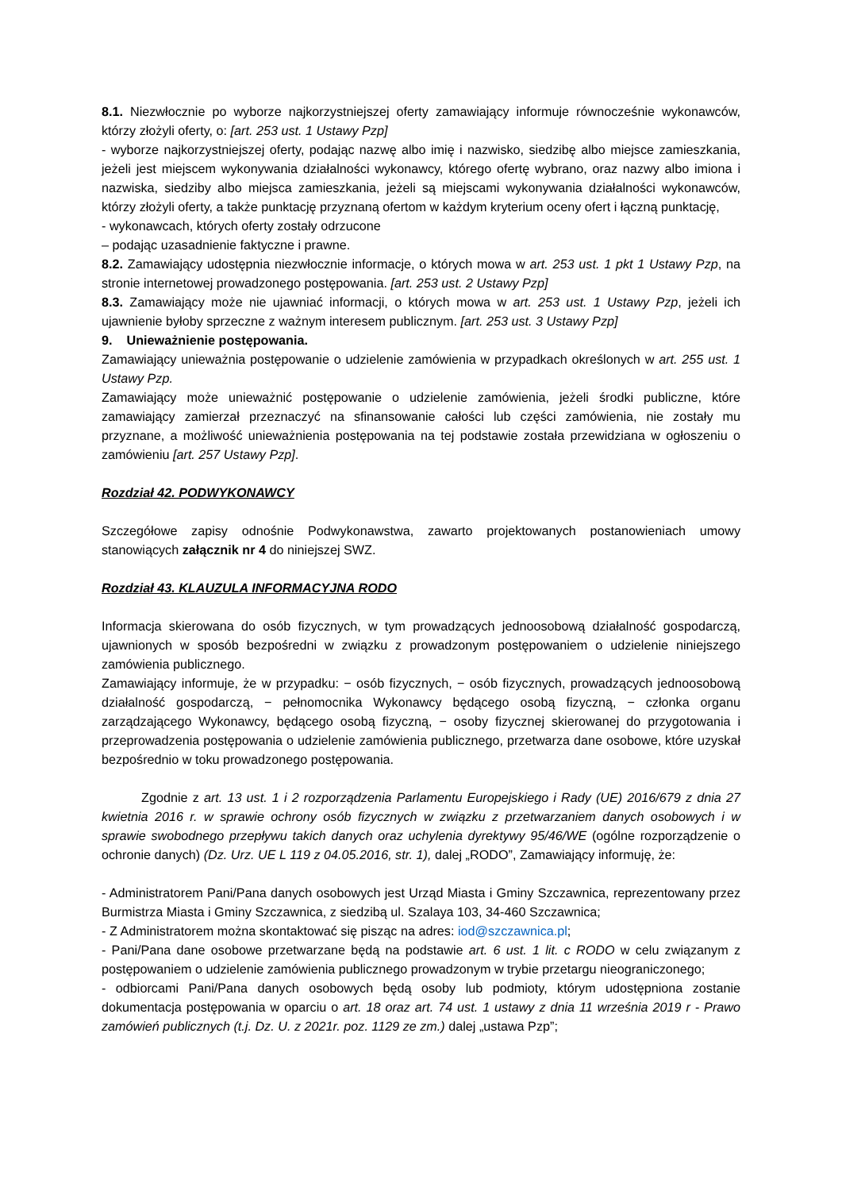8.1. Niezwłocznie po wyborze najkorzystniejszej oferty zamawiający informuje równocześnie wykonawców, którzy złożyli oferty, o: [art. 253 ust. 1 Ustawy Pzp]
- wyborze najkorzystniejszej oferty, podając nazwę albo imię i nazwisko, siedzibę albo miejsce zamieszkania, jeżeli jest miejscem wykonywania działalności wykonawcy, którego ofertę wybrano, oraz nazwy albo imiona i nazwiska, siedziby albo miejsca zamieszkania, jeżeli są miejscami wykonywania działalności wykonawców, którzy złożyli oferty, a także punktację przyznaną ofertom w każdym kryterium oceny ofert i łączną punktację,
- wykonawcach, których oferty zostały odrzucone
– podając uzasadnienie faktyczne i prawne.
8.2. Zamawiający udostępnia niezwłocznie informacje, o których mowa w art. 253 ust. 1 pkt 1 Ustawy Pzp, na stronie internetowej prowadzonego postępowania. [art. 253 ust. 2 Ustawy Pzp]
8.3. Zamawiający może nie ujawniać informacji, o których mowa w art. 253 ust. 1 Ustawy Pzp, jeżeli ich ujawnienie byłoby sprzeczne z ważnym interesem publicznym. [art. 253 ust. 3 Ustawy Pzp]
9. Unieważnienie postępowania.
Zamawiający unieważnia postępowanie o udzielenie zamówienia w przypadkach określonych w art. 255 ust. 1 Ustawy Pzp.
Zamawiający może unieważnić postępowanie o udzielenie zamówienia, jeżeli środki publiczne, które zamawiający zamierzał przeznaczyć na sfinansowanie całości lub części zamówienia, nie zostały mu przyznane, a możliwość unieważnienia postępowania na tej podstawie została przewidziana w ogłoszeniu o zamówieniu [art. 257 Ustawy Pzp].
Rozdział 42. PODWYKONAWCY
Szczegółowe zapisy odnośnie Podwykonawstwa, zawarto projektowanych postanowieniach umowy stanowiących załącznik nr 4 do niniejszej SWZ.
Rozdział 43. KLAUZULA INFORMACYJNA RODO
Informacja skierowana do osób fizycznych, w tym prowadzących jednoosobową działalność gospodarczą, ujawnionych w sposób bezpośredni w związku z prowadzonym postępowaniem o udzielenie niniejszego zamówienia publicznego.
Zamawiający informuje, że w przypadku: − osób fizycznych, − osób fizycznych, prowadzących jednoosobową działalność gospodarczą, − pełnomocnika Wykonawcy będącego osobą fizyczną, − członka organu zarządzającego Wykonawcy, będącego osobą fizyczną, − osoby fizycznej skierowanej do przygotowania i przeprowadzenia postępowania o udzielenie zamówienia publicznego, przetwarza dane osobowe, które uzyskał bezpośrednio w toku prowadzonego postępowania.
Zgodnie z art. 13 ust. 1 i 2 rozporządzenia Parlamentu Europejskiego i Rady (UE) 2016/679 z dnia 27 kwietnia 2016 r. w sprawie ochrony osób fizycznych w związku z przetwarzaniem danych osobowych i w sprawie swobodnego przepływu takich danych oraz uchylenia dyrektywy 95/46/WE (ogólne rozporządzenie o ochronie danych) (Dz. Urz. UE L 119 z 04.05.2016, str. 1), dalej „RODO”, Zamawiający informuję, że:
- Administratorem Pani/Pana danych osobowych jest Urząd Miasta i Gminy Szczawnica, reprezentowany przez Burmistrza Miasta i Gminy Szczawnica, z siedzibą ul. Szalaya 103, 34-460 Szczawnica;
- Z Administratorem można skontaktować się pisząc na adres: iod@szczawnica.pl;
- Pani/Pana dane osobowe przetwarzane będą na podstawie art. 6 ust. 1 lit. c RODO w celu związanym z postępowaniem o udzielenie zamówienia publicznego prowadzonym w trybie przetargu nieograniczonego;
- odbiorcami Pani/Pana danych osobowych będą osoby lub podmioty, którym udostępniona zostanie dokumentacja postępowania w oparciu o art. 18 oraz art. 74 ust. 1 ustawy z dnia 11 września 2019 r - Prawo zamówień publicznych (t.j. Dz. U. z 2021r. poz. 1129 ze zm.) dalej „ustawa Pzp”;